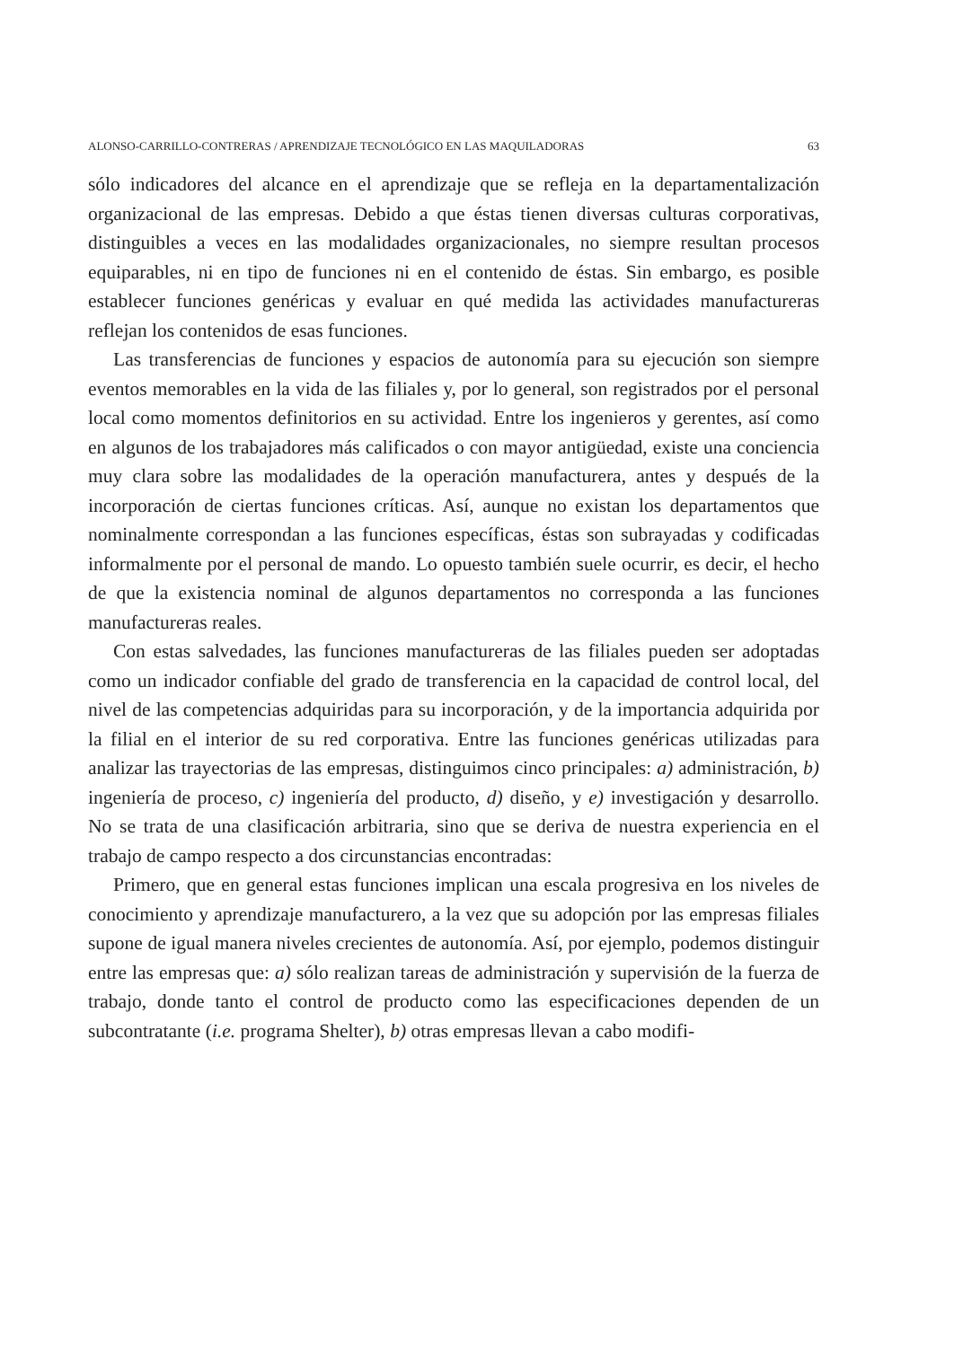ALONSO-CARRILLO-CONTRERAS / APRENDIZAJE TECNOLÓGICO EN LAS MAQUILADORAS 63
sólo indicadores del alcance en el aprendizaje que se refleja en la departamentalización organizacional de las empresas. Debido a que éstas tienen diversas culturas corporativas, distinguibles a veces en las modalidades organizacionales, no siempre resultan procesos equiparables, ni en tipo de funciones ni en el contenido de éstas. Sin embargo, es posible establecer funciones genéricas y evaluar en qué medida las actividades manufactureras reflejan los contenidos de esas funciones.
Las transferencias de funciones y espacios de autonomía para su ejecución son siempre eventos memorables en la vida de las filiales y, por lo general, son registrados por el personal local como momentos definitorios en su actividad. Entre los ingenieros y gerentes, así como en algunos de los trabajadores más calificados o con mayor antigüedad, existe una conciencia muy clara sobre las modalidades de la operación manufacturera, antes y después de la incorporación de ciertas funciones críticas. Así, aunque no existan los departamentos que nominalmente correspondan a las funciones específicas, éstas son subrayadas y codificadas informalmente por el personal de mando. Lo opuesto también suele ocurrir, es decir, el hecho de que la existencia nominal de algunos departamentos no corresponda a las funciones manufactureras reales.
Con estas salvedades, las funciones manufactureras de las filiales pueden ser adoptadas como un indicador confiable del grado de transferencia en la capacidad de control local, del nivel de las competencias adquiridas para su incorporación, y de la importancia adquirida por la filial en el interior de su red corporativa. Entre las funciones genéricas utilizadas para analizar las trayectorias de las empresas, distinguimos cinco principales: a) administración, b) ingeniería de proceso, c) ingeniería del producto, d) diseño, y e) investigación y desarrollo. No se trata de una clasificación arbitraria, sino que se deriva de nuestra experiencia en el trabajo de campo respecto a dos circunstancias encontradas:
Primero, que en general estas funciones implican una escala progresiva en los niveles de conocimiento y aprendizaje manufacturero, a la vez que su adopción por las empresas filiales supone de igual manera niveles crecientes de autonomía. Así, por ejemplo, podemos distinguir entre las empresas que: a) sólo realizan tareas de administración y supervisión de la fuerza de trabajo, donde tanto el control de producto como las especificaciones dependen de un subcontratante (i.e. programa Shelter), b) otras empresas llevan a cabo modifi-